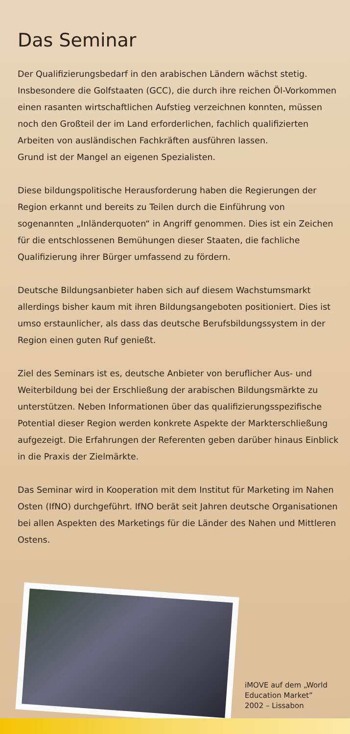Das Seminar
Der Qualifizierungsbedarf in den arabischen Ländern wächst stetig. Insbesondere die Golfstaaten (GCC), die durch ihre reichen Öl-Vorkommen einen rasanten wirtschaftlichen Aufstieg verzeichnen konnten, müssen noch den Großteil der im Land erforderlichen, fachlich qualifizierten Arbeiten von ausländischen Fachkräften ausführen lassen.
Grund ist der Mangel an eigenen Spezialisten.
Diese bildungspolitische Herausforderung haben die Regierungen der Region erkannt und bereits zu Teilen durch die Einführung von sogenannten „Inländerquoten“ in Angriff genommen. Dies ist ein Zeichen für die entschlossenen Bemühungen dieser Staaten, die fachliche Qualifizierung ihrer Bürger umfassend zu fördern.
Deutsche Bildungsanbieter haben sich auf diesem Wachstumsmarkt allerdings bisher kaum mit ihren Bildungsangeboten positioniert. Dies ist umso erstaunlicher, als dass das deutsche Berufsbildungssystem in der Region einen guten Ruf genießt.
Ziel des Seminars ist es, deutsche Anbieter von beruflicher Aus- und Weiterbildung bei der Erschließung der arabischen Bildungsmärkte zu unterstützen. Neben Informationen über das qualifizierungsspezifische Potential dieser Region werden konkrete Aspekte der Markterschließung aufgezeigt. Die Erfahrungen der Referenten geben darüber hinaus Einblick in die Praxis der Zielmärkte.
Das Seminar wird in Kooperation mit dem Institut für Marketing im Nahen Osten (IfNO) durchgeführt. IfNO berät seit Jahren deutsche Organisationen bei allen Aspekten des Marketings für die Länder des Nahen und Mittleren Ostens.
iMOVE auf dem „World
Education Market”
2002 – Lissabon